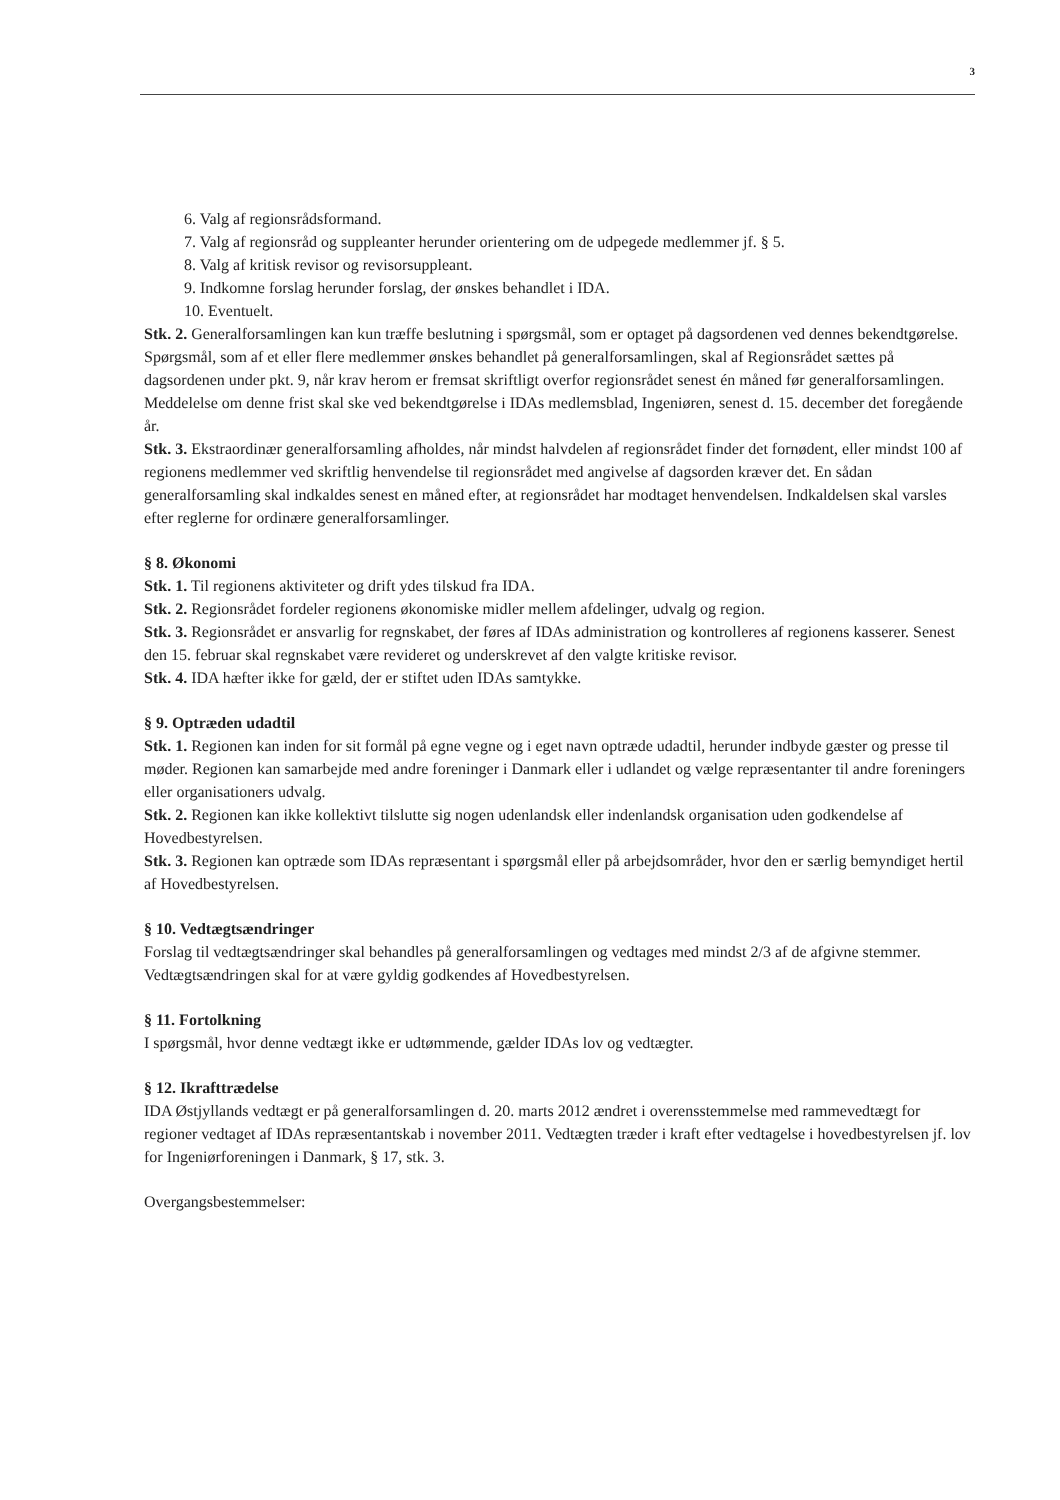3
6. Valg af regionsrådsformand.
7. Valg af regionsråd og suppleanter herunder orientering om de udpegede medlemmer jf. § 5.
8. Valg af kritisk revisor og revisorsuppleant.
9. Indkomne forslag herunder forslag, der ønskes behandlet i IDA.
10. Eventuelt.
Stk. 2. Generalforsamlingen kan kun træffe beslutning i spørgsmål, som er optaget på dagsordenen ved dennes bekendtgørelse. Spørgsmål, som af et eller flere medlemmer ønskes behandlet på generalforsamlingen, skal af Regionsrådet sættes på dagsordenen under pkt. 9, når krav herom er fremsat skriftligt overfor regionsrådet senest én måned før generalforsamlingen. Meddelelse om denne frist skal ske ved bekendtgørelse i IDAs medlemsblad, Ingeniøren, senest d. 15. december det foregående år.
Stk. 3. Ekstraordinær generalforsamling afholdes, når mindst halvdelen af regionsrådet finder det fornødent, eller mindst 100 af regionens medlemmer ved skriftlig henvendelse til regionsrådet med angivelse af dagsorden kræver det. En sådan generalforsamling skal indkaldes senest en måned efter, at regionsrådet har modtaget henvendelsen. Indkaldelsen skal varsles efter reglerne for ordinære generalforsamlinger.
§ 8. Økonomi
Stk. 1. Til regionens aktiviteter og drift ydes tilskud fra IDA.
Stk. 2. Regionsrådet fordeler regionens økonomiske midler mellem afdelinger, udvalg og region.
Stk. 3. Regionsrådet er ansvarlig for regnskabet, der føres af IDAs administration og kontrolleres af regionens kasserer. Senest den 15. februar skal regnskabet være revideret og underskrevet af den valgte kritiske revisor.
Stk. 4. IDA hæfter ikke for gæld, der er stiftet uden IDAs samtykke.
§ 9. Optræden udadtil
Stk. 1. Regionen kan inden for sit formål på egne vegne og i eget navn optræde udadtil, herunder indbyde gæster og presse til møder. Regionen kan samarbejde med andre foreninger i Danmark eller i udlandet og vælge repræsentanter til andre foreningers eller organisationers udvalg.
Stk. 2. Regionen kan ikke kollektivt tilslutte sig nogen udenlandsk eller indenlandsk organisation uden godkendelse af Hovedbestyrelsen.
Stk. 3. Regionen kan optræde som IDAs repræsentant i spørgsmål eller på arbejdsområder, hvor den er særlig bemyndiget hertil af Hovedbestyrelsen.
§ 10. Vedtægtsændringer
Forslag til vedtægtsændringer skal behandles på generalforsamlingen og vedtages med mindst 2/3 af de afgivne stemmer. Vedtægtsændringen skal for at være gyldig godkendes af Hovedbestyrelsen.
§ 11. Fortolkning
I spørgsmål, hvor denne vedtægt ikke er udtømmende, gælder IDAs lov og vedtægter.
§ 12. Ikrafttrædelse
IDA Østjyllands vedtægt er på generalforsamlingen d. 20. marts 2012 ændret i overensstemmelse med rammevedtægt for regioner vedtaget af IDAs repræsentantskab i november 2011. Vedtægten træder i kraft efter vedtagelse i hovedbestyrelsen jf. lov for Ingeniørforeningen i Danmark, § 17, stk. 3.
Overgangsbestemmelser: